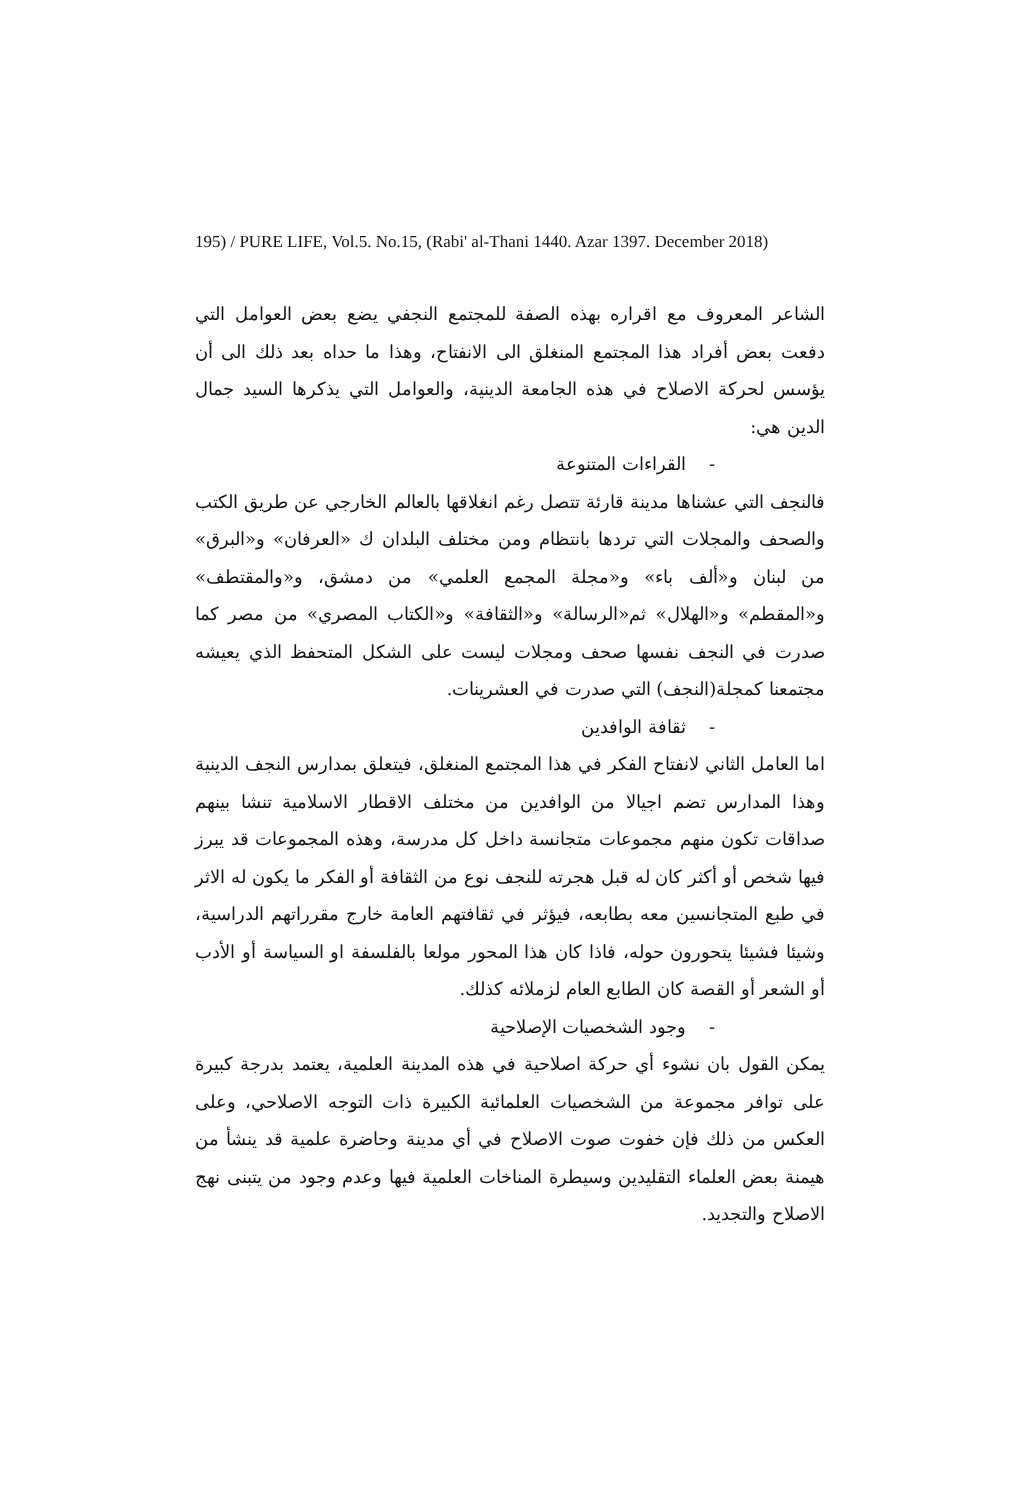195) / PURE LIFE, Vol.5. No.15, (Rabi' al-Thani 1440. Azar 1397. December 2018)
الشاعر المعروف مع اقراره بهذه الصفة للمجتمع النجفي يضع بعض العوامل التي دفعت بعض أفراد هذا المجتمع المنغلق الى الانفتاح، وهذا ما حداه بعد ذلك الى أن يؤسس لحركة الاصلاح في هذه الجامعة الدينية، والعوامل التي يذكرها السيد جمال الدين هي:
- القراءات المتنوعة
فالنجف التي عشناها مدينة قارئة تتصل رغم انغلاقها بالعالم الخارجي عن طريق الكتب والصحف والمجلات التي تردها بانتظام ومن مختلف البلدان ك «العرفان» و«البرق» من لبنان و«ألف باء» و«مجلة المجمع العلمي» من دمشق، و«والمقتطف» و«المقطم» و«الهلال» ثم«الرسالة» و«الثقافة» و«الكتاب المصري» من مصر كما صدرت في النجف نفسها صحف ومجلات ليست على الشكل المتحفظ الذي يعيشه مجتمعنا كمجلة(النجف) التي صدرت في العشرينات.
- ثقافة الوافدين
اما العامل الثاني لانفتاح الفكر في هذا المجتمع المنغلق، فيتعلق بمدارس النجف الدينية وهذا المدارس تضم اجيالا من الوافدين من مختلف الاقطار الاسلامية تنشا بينهم صداقات تكون منهم مجموعات متجانسة داخل كل مدرسة، وهذه المجموعات قد يبرز فيها شخص أو أكثر كان له قبل هجرته للنجف نوع من الثقافة أو الفكر ما يكون له الاثر في طبع المتجانسين معه بطابعه، فيؤثر في ثقافتهم العامة خارج مقرراتهم الدراسية، وشيئا فشيئا يتحورون حوله، فاذا كان هذا المحور مولعا بالفلسفة او السياسة أو الأدب أو الشعر أو القصة كان الطابع العام لزملائه كذلك.
- وجود الشخصيات الإصلاحية
يمكن القول بان نشوء أي حركة اصلاحية في هذه المدينة العلمية، يعتمد بدرجة كبيرة على توافر مجموعة من الشخصيات العلمائية الكبيرة ذات التوجه الاصلاحي، وعلى العكس من ذلك فإن خفوت صوت الاصلاح في أي مدينة وحاضرة علمية قد ينشأ من هيمنة بعض العلماء التقليدين وسيطرة المناخات العلمية فيها وعدم وجود من يتبنى نهج الاصلاح والتجديد.